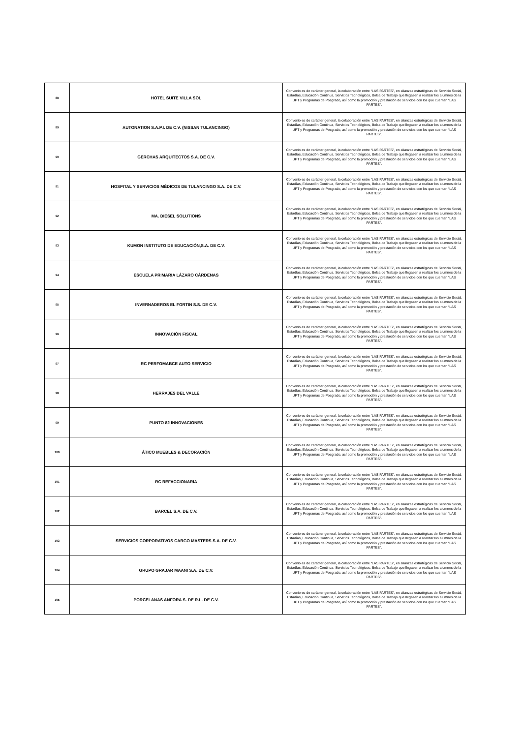| 88 | HOTEL SUITE VILLA SOL | Convenio es de carácter general, la colaboración entre “LAS PARTES”, en alianzas estratégicas de Servicio Social, Estadías, Educación Continua, Servicios Tecnológicos, Bolsa de Trabajo que llegasen a realizar los alumnos de la UPT y Programas de Posgrado, así como la promoción y prestación de servicios con los que cuentan “LAS PARTES”. |
| 89 | AUTONATION S.A.P.I. DE C.V. (NISSAN TULANCINGO) | Convenio es de carácter general, la colaboración entre “LAS PARTES”, en alianzas estratégicas de Servicio Social, Estadías, Educación Continua, Servicios Tecnológicos, Bolsa de Trabajo que llegasen a realizar los alumnos de la UPT y Programas de Posgrado, así como la promoción y prestación de servicios con los que cuentan “LAS PARTES”. |
| 90 | GERCHAS ARQUITECTOS S.A. DE C.V. | Convenio es de carácter general, la colaboración entre “LAS PARTES”, en alianzas estratégicas de Servicio Social, Estadías, Educación Continua, Servicios Tecnológicos, Bolsa de Trabajo que llegasen a realizar los alumnos de la UPT y Programas de Posgrado, así como la promoción y prestación de servicios con los que cuentan “LAS PARTES”. |
| 91 | HOSPITAL Y SERVICIOS MÉDICOS DE TULANCINGO S.A. DE C.V. | Convenio es de carácter general, la colaboración entre “LAS PARTES”, en alianzas estratégicas de Servicio Social, Estadías, Educación Continua, Servicios Tecnológicos, Bolsa de Trabajo que llegasen a realizar los alumnos de la UPT y Programas de Posgrado, así como la promoción y prestación de servicios con los que cuentan “LAS PARTES”. |
| 92 | MA. DIESEL SOLUTIONS | Convenio es de carácter general, la colaboración entre “LAS PARTES”, en alianzas estratégicas de Servicio Social, Estadías, Educación Continua, Servicios Tecnológicos, Bolsa de Trabajo que llegasen a realizar los alumnos de la UPT y Programas de Posgrado, así como la promoción y prestación de servicios con los que cuentan “LAS PARTES”. |
| 93 | KUMON INSTITUTO DE EDUCACIÓN,S.A. DE C.V. | Convenio es de carácter general, la colaboración entre “LAS PARTES”, en alianzas estratégicas de Servicio Social, Estadías, Educación Continua, Servicios Tecnológicos, Bolsa de Trabajo que llegasen a realizar los alumnos de la UPT y Programas de Posgrado, así como la promoción y prestación de servicios con los que cuentan “LAS PARTES”. |
| 94 | ESCUELA PRIMARIA LÁZARO CÁRDENAS | Convenio es de carácter general, la colaboración entre “LAS PARTES”, en alianzas estratégicas de Servicio Social, Estadías, Educación Continua, Servicios Tecnológicos, Bolsa de Trabajo que llegasen a realizar los alumnos de la UPT y Programas de Posgrado, así como la promoción y prestación de servicios con los que cuentan “LAS PARTES”. |
| 95 | INVERNADEROS EL FORTIN S.S. DE C.V. | Convenio es de carácter general, la colaboración entre “LAS PARTES”, en alianzas estratégicas de Servicio Social, Estadías, Educación Continua, Servicios Tecnológicos, Bolsa de Trabajo que llegasen a realizar los alumnos de la UPT y Programas de Posgrado, así como la promoción y prestación de servicios con los que cuentan “LAS PARTES”. |
| 96 | INNOVACIÓN FISCAL | Convenio es de carácter general, la colaboración entre “LAS PARTES”, en alianzas estratégicas de Servicio Social, Estadías, Educación Continua, Servicios Tecnológicos, Bolsa de Trabajo que llegasen a realizar los alumnos de la UPT y Programas de Posgrado, así como la promoción y prestación de servicios con los que cuentan “LAS PARTES”. |
| 97 | RC PERFOMABCE AUTO SERVICIO | Convenio es de carácter general, la colaboración entre “LAS PARTES”, en alianzas estratégicas de Servicio Social, Estadías, Educación Continua, Servicios Tecnológicos, Bolsa de Trabajo que llegasen a realizar los alumnos de la UPT y Programas de Posgrado, así como la promoción y prestación de servicios con los que cuentan “LAS PARTES”. |
| 98 | HERRAJES DEL VALLE | Convenio es de carácter general, la colaboración entre “LAS PARTES”, en alianzas estratégicas de Servicio Social, Estadías, Educación Continua, Servicios Tecnológicos, Bolsa de Trabajo que llegasen a realizar los alumnos de la UPT y Programas de Posgrado, así como la promoción y prestación de servicios con los que cuentan “LAS PARTES”. |
| 99 | PUNTO 82 INNOVACIONES | Convenio es de carácter general, la colaboración entre “LAS PARTES”, en alianzas estratégicas de Servicio Social, Estadías, Educación Continua, Servicios Tecnológicos, Bolsa de Trabajo que llegasen a realizar los alumnos de la UPT y Programas de Posgrado, así como la promoción y prestación de servicios con los que cuentan “LAS PARTES”. |
| 100 | ÁTICO MUEBLES & DECORACIÓN | Convenio es de carácter general, la colaboración entre “LAS PARTES”, en alianzas estratégicas de Servicio Social, Estadías, Educación Continua, Servicios Tecnológicos, Bolsa de Trabajo que llegasen a realizar los alumnos de la UPT y Programas de Posgrado, así como la promoción y prestación de servicios con los que cuentan “LAS PARTES”. |
| 101 | RC REFACCIONARIA | Convenio es de carácter general, la colaboración entre “LAS PARTES”, en alianzas estratégicas de Servicio Social, Estadías, Educación Continua, Servicios Tecnológicos, Bolsa de Trabajo que llegasen a realizar los alumnos de la UPT y Programas de Posgrado, así como la promoción y prestación de servicios con los que cuentan “LAS PARTES”. |
| 102 | BARCEL S.A. DE C.V. | Convenio es de carácter general, la colaboración entre “LAS PARTES”, en alianzas estratégicas de Servicio Social, Estadías, Educación Continua, Servicios Tecnológicos, Bolsa de Trabajo que llegasen a realizar los alumnos de la UPT y Programas de Posgrado, así como la promoción y prestación de servicios con los que cuentan “LAS PARTES”. |
| 103 | SERVICIOS CORPORATIVOS CARGO MASTERS S.A. DE C.V. | Convenio es de carácter general, la colaboración entre “LAS PARTES”, en alianzas estratégicas de Servicio Social, Estadías, Educación Continua, Servicios Tecnológicos, Bolsa de Trabajo que llegasen a realizar los alumnos de la UPT y Programas de Posgrado, así como la promoción y prestación de servicios con los que cuentan “LAS PARTES”. |
| 104 | GRUPO GRAJAR MAANI S.A. DE C.V. | Convenio es de carácter general, la colaboración entre “LAS PARTES”, en alianzas estratégicas de Servicio Social, Estadías, Educación Continua, Servicios Tecnológicos, Bolsa de Trabajo que llegasen a realizar los alumnos de la UPT y Programas de Posgrado, así como la promoción y prestación de servicios con los que cuentan “LAS PARTES”. |
| 105 | PORCELANAS ANFORA S. DE R.L. DE C.V. | Convenio es de carácter general, la colaboración entre “LAS PARTES”, en alianzas estratégicas de Servicio Social, Estadías, Educación Continua, Servicios Tecnológicos, Bolsa de Trabajo que llegasen a realizar los alumnos de la UPT y Programas de Posgrado, así como la promoción y prestación de servicios con los que cuentan “LAS PARTES”. |